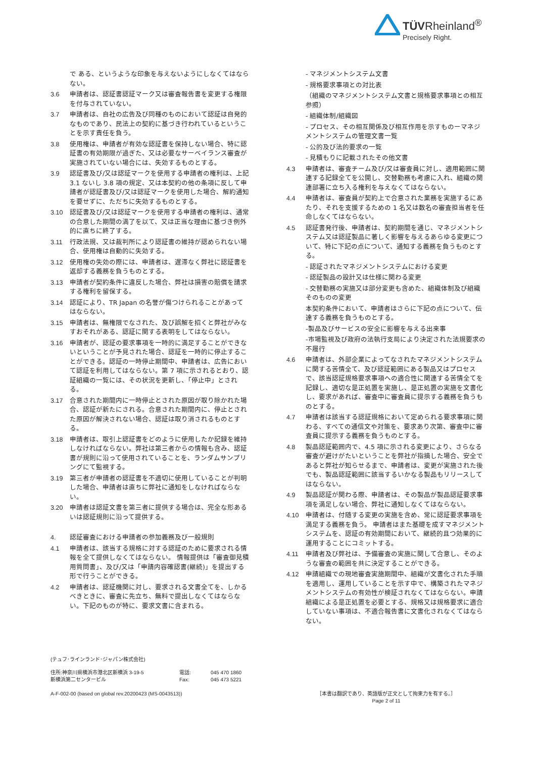TÜVRheinland<sup>®</sup>
Precisely Right.
で ある、というような印象を与えないようにしなくてはならない。
3.6 申請者は、認証書認証マーク又は審査報告書を変更する権限を付与されていない。
3.7 申請者は、自社の広告及び同種のものにおいて認証は自発的なものであり、民法上の契約に基づき行われているということを示す責任を負う。
3.8 使用権は、申請者が有効な認証書を保持しない場合、特に認証書の有効期限が過ぎた、又は必要なサーベイランス審査が実施されていない場合には、失効するものとする。
3.9 認証書及び/又は認証マークを使用する申請者の権利は、上記 3.1 ないし 3.8 項の規定、又は本契約の他の条項に反して申請者が認証書及び/又は認証マークを使用した場合、解約通知を要せずに、ただちに失効するものとする。
3.10 認証書及び/又は認証マークを使用する申請者の権利は、通常の合意した期間の満了を以て、又は正当な理由に基づき例外的に直ちに終了する。
3.11 行政法規、又は裁判所により認証書の維持が認められない場合、使用権は自動的に失効する。
3.12 使用権の失効の際には、申請者は、遅滞なく弊社に認証書を返却する義務を負うものとする。
3.13 申請者が契約条件に違反した場合、弊社は損害の賠償を請求する権利を留保する。
3.14 認証により、TR Japan の名誉が傷つけられることがあってはならない。
3.15 申請者は、無権限でなされた、及び誤解を招くと弊社がみなすおそれがある、認証に関する表明をしてはならない。
3.16 申請者が、認証の要求事項を一時的に満足することができないということが予見された場合、認証を一時的に停止することができる。認証の一時停止期間中、申請者は、広告において認証を利用してはならない。第 7 項に示されるとおり、認証組織の一覧には、その状況を更新し、「停止中」とされる。
3.17 合意された期間内に一時停止とされた原因が取り除かれた場合、認証が新たにされる。合意された期間内に、停止とされた原因が解決されない場合、認証は取り消されるものとする。
3.18 申請者は、取引上認証書をどのように使用したか記録を維持しなければならない。弊社は第三者からの情報も含み、認証書が規則に沿って使用されていることを、ランダムサンプリングにて監視する。
3.19 第三者が申請者の認証書を不適切に使用していることが判明した場合、申請者は直ちに弊社に通知をしなければならない。
3.20 申請者は認証文書を第三者に提供する場合は、完全な形あるいは認証規則に沿って提供する。
4. 認証審査における申請者の参加義務及び一般規則
4.1 申請者は、該当する規格に対する認証のために要求される情報を全て提供しなくてはならない。 情報提供は「審査御見積用質問書」、及び/又は「申請内容確認書(継続)」を提出する形で行うことができる。
4.2 申請者は、認証機関に対し、要求される文書全てを、しかるべきときに、審査に先立ち、無料で提出しなくてはならない。下記のものが特に、要求文書に含まれる。
- マネジメントシステム文書
- 規格要求事項との対比表
（組織のマネジメントシステム文書と規格要求事項との相互参照）
- 組織体制/組織図
- プロセス、その相互関係及び相互作用を示すものーマネジメントシステムの管理文書一覧
- 公的及び法的要求の一覧
- 見積もりに記載されたその他文書
4.3 申請者は、審査チーム及び/又は審査員に対し、適用範囲に関連する記録全てを公開し、交替勤務も考慮に入れ、組織の関連部署に立ち入る権利を与えなくてはならない。
4.4 申請者は、審査員が契約上で合意された業務を実施するにあたり、それを支援するための 1 名又は数名の審査担当者を任命しなくてはならない。
4.5 認証書発行後、申請者は、契約期間を通じ、マネジメントシステム又は認証製品に著しく影響を与えるあらゆる変更について、特に下記の点について、通知する義務を負うものとする。
- 認証されたマネジメントシステムにおける変更
- 認証製品の設計又は仕様に関わる変更
- 交替勤務の実施又は部分変更も含めた、組織体制及び組織そのものの変更
本契約条件において、申請者はさらに下記の点について、伝達する義務を負うものとする。
-製品及びサービスの安全に影響を与える出来事
-市場監視及び政府の法執行支局により決定された法規要求の不履行
4.6 申請者は、外部企業によってなされたマネジメントシステムに関する苦情全て、及び認証範囲にある製品又はプロセスで、該当認証規格要求事項への適合性に関連する苦情全てを記録し、適切な是正処置を実施し、是正処置の実施を文書化し、要求があれば、審査中に審査員に提示する義務を負うものとする。
4.7 申請者は該当する認証規格において定められる要求事項に関わる、すべての通信文や対策を、要求あり次第、審査中に審査員に提示する義務を負うものとする。
4.8 製品認証範囲内で、4.5 項に示される変更により、さらなる審査が避けがたいということを弊社が指摘した場合、安全であると弊社が知らせるまで、申請者は、変更が実施された後でも、製品認証範囲に該当するいかなる製品もリリースしてはならない。
4.9 製品認証が関わる際、申請者は、その製品が製品認証要求事項を満足しない場合、弊社に通知しなくてはならない。
4.10 申請者は、付随する変更の実施を含め、常に認証要求事項を満足する義務を負う。 申請者はまた基礎を成すマネジメントシステムを、認証の有効期間において、継続的且つ効果的に運用することにコミットする。
4.11 申請者及び弊社は、予備審査の実施に関して合意し、そのような審査の範囲を共に決定することができる。
4.12 申請組織での現地審査実施期間中、組織が文書化された手順を適用し、運用していることを示す中で、構築されたマネジメントシステムの有効性が検証されなくてはならない。申請組織による是正処置を必要とする、規格又は規格要求に適合していない事項は、不適合報告書に文書化されなくてはならない。
(テュフ･ラインランド･ジャパン株式会社)
住所:神奈川県横浜市港北区新横浜 3-19-5
新横浜第二センタービル
電話:
Fax:
045 470 1860
045 473 5221
A-F-002-00 (based on global rev.20200423 (MS-0043513))
［本書は翻訳であり、英語版が正文として拘束力を有する。］
Page 2 of 11